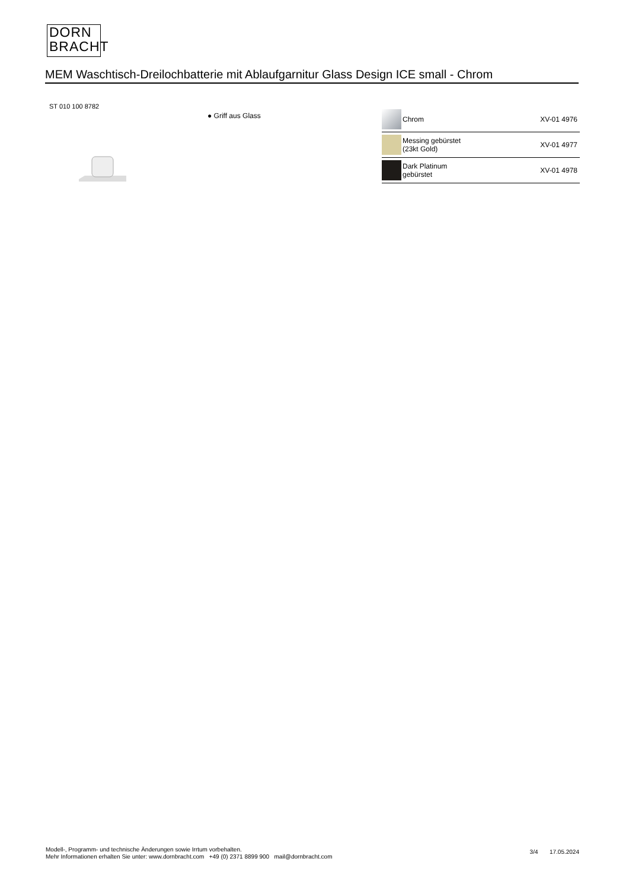DORN
BRACHT
MEM Waschtisch-Dreilochbatterie mit Ablaufgarnitur Glass Design ICE small - Chrom
ST 010 100 8782
● Griff aus Glass
| | Chrom | XV-01 4976 |
| | Messing gebürstet (23kt Gold) | XV-01 4977 |
| | Dark Platinum gebürstet | XV-01 4978 |
Modell-, Programm- und technische Änderungen sowie Irrtum vorbehalten.
Mehr Informationen erhalten Sie unter: www.dornbracht.com +49 (0) 2371 8899 900 mail@dornbracht.com
3/4 17.05.2024